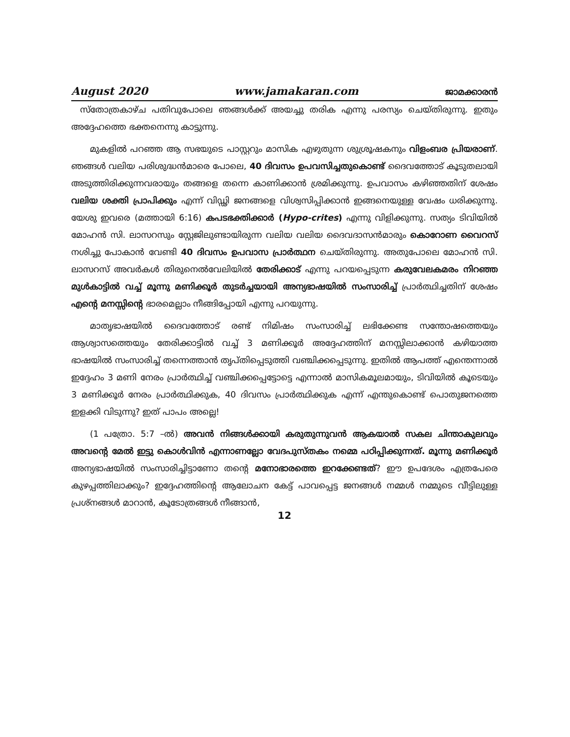August 2020 www.jamakaran.com ജാമക്കാരൻ
സ്തോത്രകാഴ്ച പതിവുപോലെ ഞങ്ങൾക്ക് അയച്ചു തരിക എന്നു പരസ്യം ചെയ്തിരുന്നു. ഇതും അദ്ദേഹത്തെ ഭക്തനെന്നു കാട്ടുന്നു.
മുകളിൽ പറഞ്ഞ ആ സഭയുടെ പാസ്റ്ററും മാസിക എഴുതുന്ന ശുശ്രൂഷകനും വിളംബര പ്രിയരാണ്. ഞങ്ങൾ വലിയ പരിശുദ്ധൻമാരെ പോലെ, 40 ദിവസം ഉപവസിച്ചതുകൊണ്ട് ദൈവത്തോട് കൂടുതലായി അടുത്തിരിക്കുന്നവരായും തങ്ങളെ തന്നെ കാണിക്കാൻ ശ്രമിക്കുന്നു. ഉപവാസം കഴിഞ്ഞതിന് ശേഷം വലിയ ശക്തി പ്രാപിക്കും എന്ന് വിഡ്ഢി ജനങ്ങളെ വിശ്വസിപ്പിക്കാൻ ഇങ്ങനെയുള്ള വേഷം ധരിക്കുന്നു. യേശു ഇവരെ (മത്തായി 6:16) കപടഭക്തിക്കാർ (Hypo-crites) എന്നു വിളിക്കുന്നു. സത്യം ടിവിയിൽ മോഹൻ സി. ലാസറസും സ്റ്റേജിലുണ്ടായിരുന്ന വലിയ വലിയ ദൈവദാസൻമാരും കൊറോണ വൈറസ് നശിച്ചു പോകാൻ വേണ്ടി 40 ദിവസം ഉപവാസ പ്രാർത്ഥന ചെയ്തിരുന്നു. അതുപോലെ മോഹൻ സി. ലാസറസ് അവർകൾ തിരുനെൽവേലിയിൽ തേരിക്കാട് എന്നു പറയപ്പെടുന്ന കരുവേലകമരം നിറഞ്ഞ മുൾകാട്ടിൽ വച്ച് മൂന്നു മണിക്കൂർ തുടർച്ചയായി അന്യഭാഷയിൽ സംസാരിച്ച് പ്രാർത്ഥിച്ചതിന് ശേഷം എന്റെ മനസ്സിന്റെ ഭാരമെല്ലാം നീങ്ങിപ്പോയി എന്നു പറയുന്നു.
മാതൃഭാഷയിൽ ദൈവത്തോട് രണ്ട് നിമിഷം സംസാരിച്ച് ലഭിക്കേണ്ട സന്തോഷത്തെയും ആശ്വാസത്തെയും തേരിക്കാട്ടിൽ വച്ച് 3 മണിക്കൂർ അദ്ദേഹത്തിന് മനസ്സിലാക്കാൻ കഴിയാത്ത ഭാഷയിൽ സംസാരിച്ച് തന്നെത്താൻ തൃപ്തിപ്പെടുത്തി വഞ്ചിക്കപ്പെടുന്നു. ഇതിൽ ആപത്ത് എന്തെന്നാൽ ഇദ്ദേഹം 3 മണി നേരം പ്രാർത്ഥിച്ച് വഞ്ചിക്കപ്പെട്ടോട്ടെ എന്നാൽ മാസികമൂലമായും, ടിവിയിൽ കൂടെയും 3 മണിക്കൂർ നേരം പ്രാർത്ഥിക്കുക, 40 ദിവസം പ്രാർത്ഥിക്കുക എന്ന് എന്തുകൊണ്ട് പൊതുജനത്തെ ഇളക്കി വിടുന്നു? ഇത് പാപം അല്ലെ!
(1 പത്രോ. 5:7 –ൽ) അവൻ നിങ്ങൾക്കായി കരുതുന്നുവൻ ആകയാൽ സകല ചിന്താകുലവും അവന്റെ മേൽ ഇട്ടു കൊൾവിൻ എന്നാണല്ലോ വേദപുസ്തകം നമ്മെ പഠിപ്പിക്കുന്നത്. മൂന്നു മണിക്കൂർ അന്യഭാഷയിൽ സംസാരിച്ചിട്ടാണോ തന്റെ മനോഭാരത്തെ ഇറക്കേണ്ടത്? ഈ ഉപദേശം എത്രപേരെ കുഴപ്പത്തിലാക്കും? ഇദ്ദേഹത്തിന്റെ ആലോചന കേട്ട് പാവപ്പെട്ട ജനങ്ങൾ നമ്മൾ നമ്മുടെ വീട്ടിലുള്ള പ്രശ്നങ്ങൾ മാറാൻ, കൂടോത്രങ്ങൾ നീങ്ങാൻ,
12